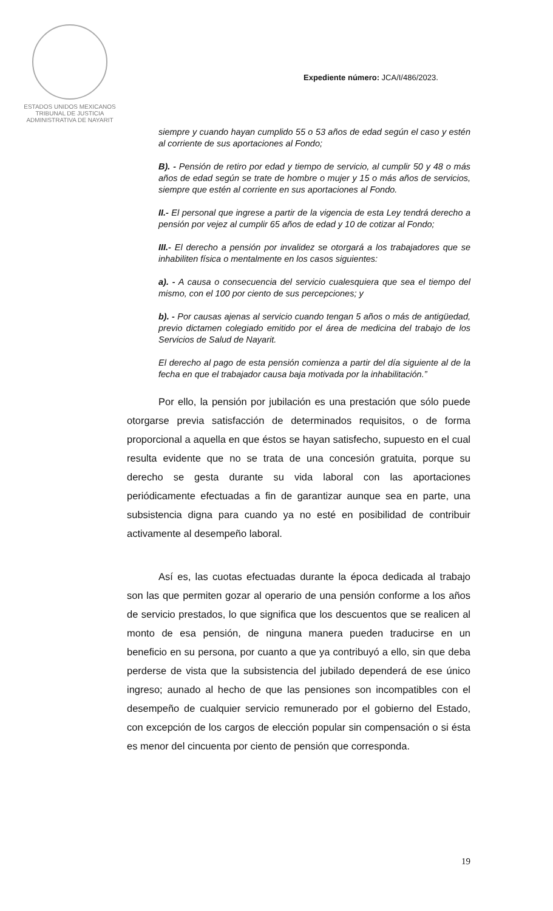ESTADOS UNIDOS MEXICANOS
TRIBUNAL DE JUSTICIA
ADMINISTRATIVA DE NAYARIT
Expediente número: JCA/I/486/2023.
siempre y cuando hayan cumplido 55 o 53 años de edad según el caso y estén al corriente de sus aportaciones al Fondo;
B). - Pensión de retiro por edad y tiempo de servicio, al cumplir 50 y 48 o más años de edad según se trate de hombre o mujer y 15 o más años de servicios, siempre que estén al corriente en sus aportaciones al Fondo.
II.- El personal que ingrese a partir de la vigencia de esta Ley tendrá derecho a pensión por vejez al cumplir 65 años de edad y 10 de cotizar al Fondo;
III.- El derecho a pensión por invalidez se otorgará a los trabajadores que se inhabiliten física o mentalmente en los casos siguientes:
a). - A causa o consecuencia del servicio cualesquiera que sea el tiempo del mismo, con el 100 por ciento de sus percepciones; y
b). - Por causas ajenas al servicio cuando tengan 5 años o más de antigüedad, previo dictamen colegiado emitido por el área de medicina del trabajo de los Servicios de Salud de Nayarit.
El derecho al pago de esta pensión comienza a partir del día siguiente al de la fecha en que el trabajador causa baja motivada por la inhabilitación.”
Por ello, la pensión por jubilación es una prestación que sólo puede otorgarse previa satisfacción de determinados requisitos, o de forma proporcional a aquella en que éstos se hayan satisfecho, supuesto en el cual resulta evidente que no se trata de una concesión gratuita, porque su derecho se gesta durante su vida laboral con las aportaciones periódicamente efectuadas a fin de garantizar aunque sea en parte, una subsistencia digna para cuando ya no esté en posibilidad de contribuir activamente al desempeño laboral.
Así es, las cuotas efectuadas durante la época dedicada al trabajo son las que permiten gozar al operario de una pensión conforme a los años de servicio prestados, lo que significa que los descuentos que se realicen al monto de esa pensión, de ninguna manera pueden traducirse en un beneficio en su persona, por cuanto a que ya contribuyó a ello, sin que deba perderse de vista que la subsistencia del jubilado dependerá de ese único ingreso; aunado al hecho de que las pensiones son incompatibles con el desempeño de cualquier servicio remunerado por el gobierno del Estado, con excepción de los cargos de elección popular sin compensación o si ésta es menor del cincuenta por ciento de pensión que corresponda.
19